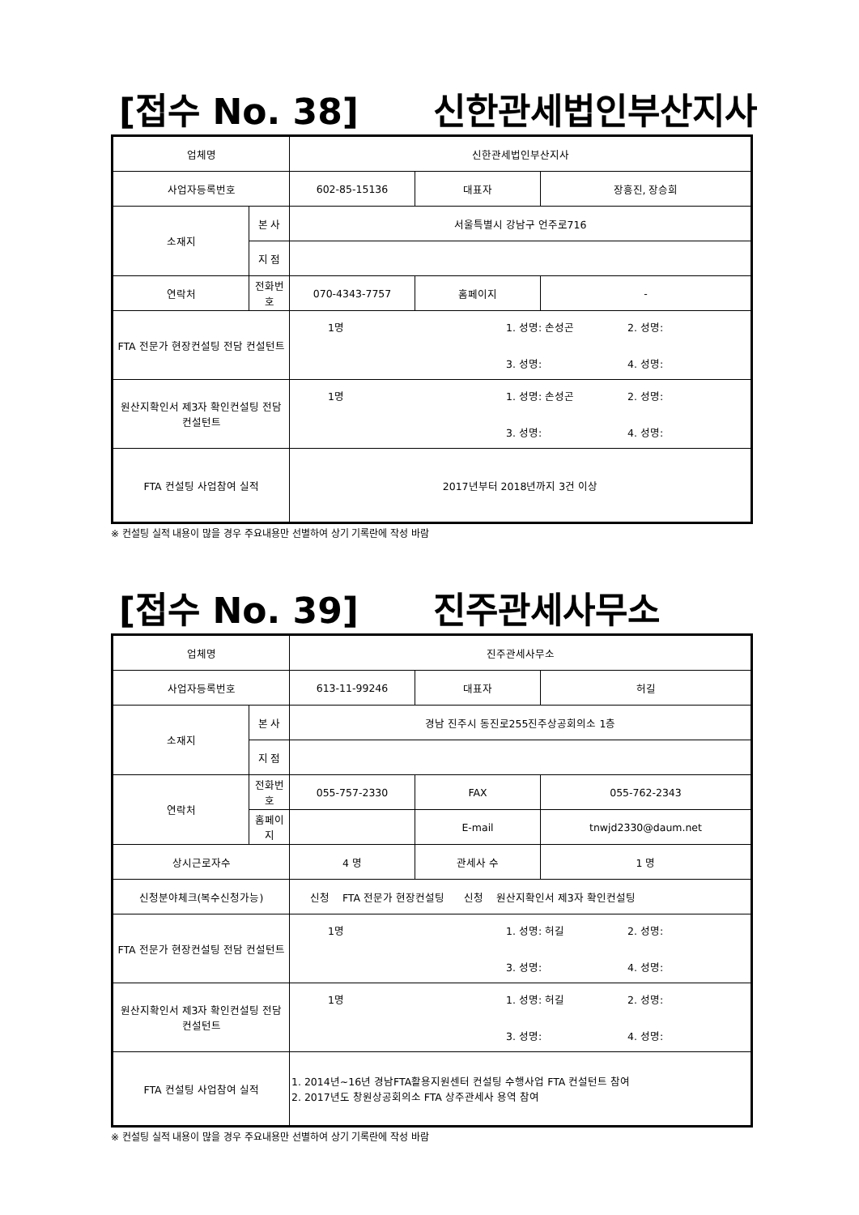[접수 No. 38] 신한관세법인부산지사
| 업체명 | | 신한관세법인부산지사 | | |
| 사업자등록번호 | | 602-85-15136 | 대표자 | 장흥진, 장승희 |
| 소재지 | 본 사 | 서울특별시 강남구 언주로716 | | |
| | 지 점 | | | |
| 연락처 | 전화번호 | 070-4343-7757 | 홈페이지 | - |
| FTA 전문가 현장컨설팅 전담 컨설턴트 | | 1명 1. 성명: 손성곤 2. 성명: 3. 성명: 4. 성명: | | |
| 원산지확인서 제3자 확인컨설팅 전담 컨설턴트 | | 1명 1. 성명: 손성곤 2. 성명: 3. 성명: 4. 성명: | | |
| FTA 컨설팅 사업참여 실적 | | 2017년부터 2018년까지 3건 이상 | | |
※ 컨설팅 실적 내용이 많을 경우 주요내용만 선별하여 상기 기록란에 작성 바람
[접수 No. 39] 진주관세사무소
| 업체명 | | 진주관세사무소 | | |
| 사업자등록번호 | | 613-11-99246 | 대표자 | 허길 |
| 소재지 | 본 사 | 경남 진주시 동진로255진주상공회의소 1층 | | |
| | 지 점 | | | |
| 연락처 | 전화번호 | 055-757-2330 | FAX | 055-762-2343 |
| | 홈페이지 | | E-mail | tnwjd2330@daum.net |
| 상시근로자수 | | 4 명 | 관세사 수 | 1 명 |
| 신청분야체크(복수신청가능) | | 신청 FTA 전문가 현장컨설팅 신청 원산지확인서 제3자 확인컨설팅 | | |
| FTA 전문가 현장컨설팅 전담 컨설턴트 | | 1명 1. 성명: 허길 2. 성명: 3. 성명: 4. 성명: | | |
| 원산지확인서 제3자 확인컨설팅 전담 컨설턴트 | | 1명 1. 성명: 허길 2. 성명: 3. 성명: 4. 성명: | | |
| FTA 컨설팅 사업참여 실적 | | 1. 2014년~16년 경남FTA활용지원센터 컨설팅 수행사업 FTA 컨설턴트 참여 2. 2017년도 창원상공회의소 FTA 상주관세사 용역 참여 | | |
※ 컨설팅 실적 내용이 많을 경우 주요내용만 선별하여 상기 기록란에 작성 바람